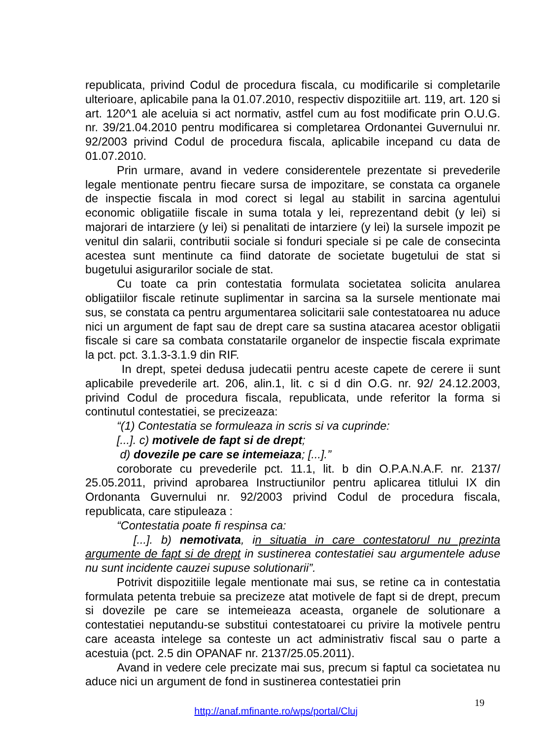republicata, privind Codul de procedura fiscala, cu modificarile si completarile ulterioare, aplicabile pana la 01.07.2010, respectiv dispozitiile art. 119, art. 120 si art. 120^1 ale aceluia si act normativ, astfel cum au fost modificate prin O.U.G. nr. 39/21.04.2010 pentru modificarea si completarea Ordonantei Guvernului nr. 92/2003 privind Codul de procedura fiscala, aplicabile incepand cu data de 01.07.2010.
Prin urmare, avand in vedere considerentele prezentate si prevederile legale mentionate pentru fiecare sursa de impozitare, se constata ca organele de inspectie fiscala in mod corect si legal au stabilit in sarcina agentului economic obligatiile fiscale in suma totala y lei, reprezentand debit (y lei) si majorari de intarziere (y lei) si penalitati de intarziere (y lei) la sursele impozit pe venitul din salarii, contributii sociale si fonduri speciale si pe cale de consecinta acestea sunt mentinute ca fiind datorate de societate bugetului de stat si bugetului asigurarilor sociale de stat.
Cu toate ca prin contestatia formulata societatea solicita anularea obligatiilor fiscale retinute suplimentar in sarcina sa la sursele mentionate mai sus, se constata ca pentru argumentarea solicitarii sale contestatoarea nu aduce nici un argument de fapt sau de drept care sa sustina atacarea acestor obligatii fiscale si care sa combata constatarile organelor de inspectie fiscala exprimate la pct. pct. 3.1.3-3.1.9 din RIF.
In drept, spetei dedusa judecatii pentru aceste capete de cerere ii sunt aplicabile prevederile art. 206, alin.1, lit. c si d din O.G. nr. 92/ 24.12.2003, privind Codul de procedura fiscala, republicata, unde referitor la forma si continutul contestatiei, se precizeaza:
“(1) Contestatia se formuleaza in scris si va cuprinde:
[...]. c) motivele de fapt si de drept;
d) dovezile pe care se intemeiaza; [...].”
coroborate cu prevederile pct. 11.1, lit. b din O.P.A.N.A.F. nr. 2137/ 25.05.2011, privind aprobarea Instructiunilor pentru aplicarea titlului IX din Ordonanta Guvernului nr. 92/2003 privind Codul de procedura fiscala, republicata, care stipuleaza :
“Contestatia poate fi respinsa ca:
[...]. b) nemotivata, in situatia in care contestatorul nu prezinta argumente de fapt si de drept in sustinerea contestatiei sau argumentele aduse nu sunt incidente cauzei supuse solutionarii”.
Potrivit dispozitiile legale mentionate mai sus, se retine ca in contestatia formulata petenta trebuie sa precizeze atat motivele de fapt si de drept, precum si dovezile pe care se intemeieaza aceasta, organele de solutionare a contestatiei neputandu-se substitui contestatoarei cu privire la motivele pentru care aceasta intelege sa conteste un act administrativ fiscal sau o parte a acestuia (pct. 2.5 din OPANAF nr. 2137/25.05.2011).
Avand in vedere cele precizate mai sus, precum si faptul ca societatea nu aduce nici un argument de fond in sustinerea contestatiei prin
19
http://anaf.mfinante.ro/wps/portal/Cluj